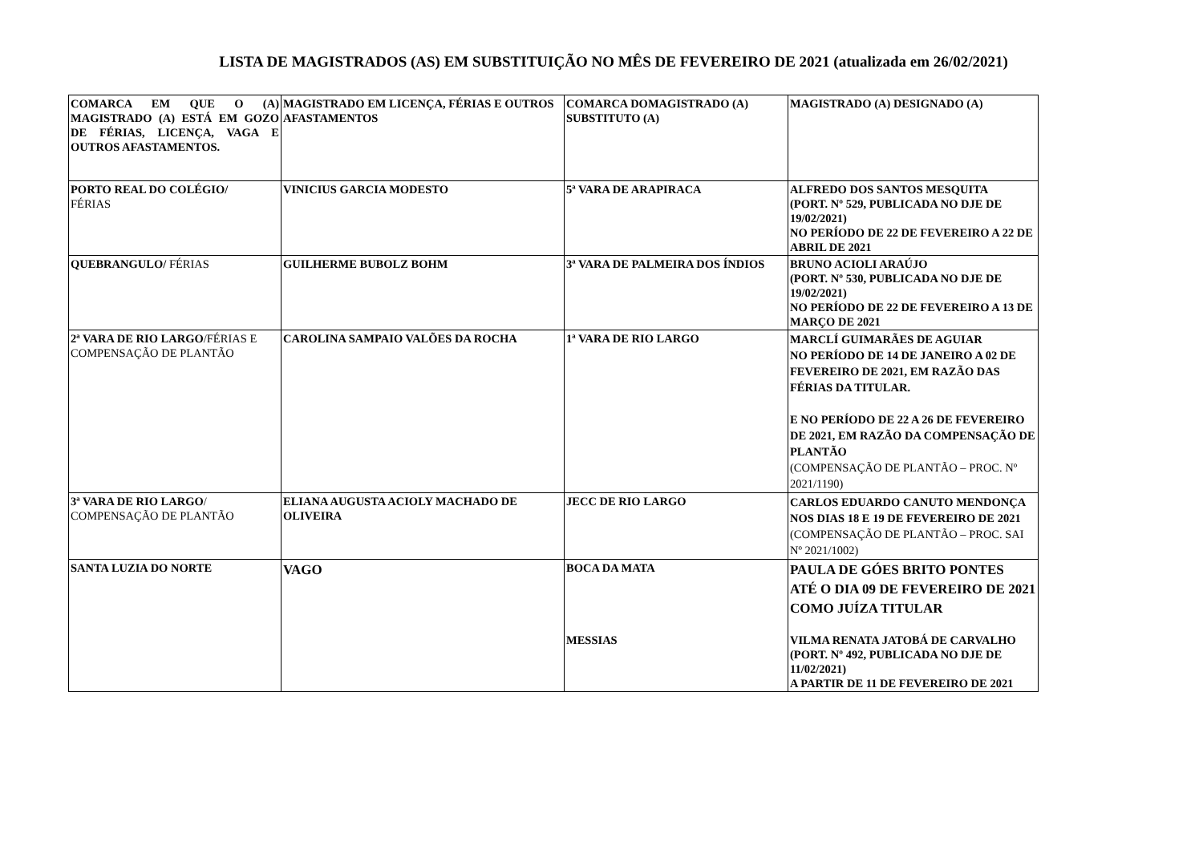LISTA DE MAGISTRADOS (AS) EM SUBSTITUIÇÃO NO MÊS DE FEVEREIRO DE 2021 (atualizada em 26/02/2021)
| COMARCA EM QUE O (A) MAGISTRADO (A) ESTÁ EM GOZO DE FÉRIAS, LICENÇA, VAGA E OUTROS AFASTAMENTOS. | MAGISTRADO EM LICENÇA, FÉRIAS E OUTROS AFASTAMENTOS | COMARCA DOMAGISTRADO (A) SUBSTITUTO (A) | MAGISTRADO (A) DESIGNADO (A) |
| PORTO REAL DO COLÉGIO/ FÉRIAS | VINICIUS GARCIA MODESTO | 5ª VARA DE ARAPIRACA | ALFREDO DOS SANTOS MESQUITA (PORT. Nº 529, PUBLICADA NO DJE DE 19/02/2021) NO PERÍODO DE 22 DE FEVEREIRO A 22 DE ABRIL DE 2021 |
| QUEBRANGULO/ FÉRIAS | GUILHERME BUBOLZ BOHM | 3ª VARA DE PALMEIRA DOS ÍNDIOS | BRUNO ACIOLI ARAÚJO (PORT. Nº 530, PUBLICADA NO DJE DE 19/02/2021) NO PERÍODO DE 22 DE FEVEREIRO A 13 DE MARÇO DE 2021 |
| 2ª VARA DE RIO LARGO /FÉRIAS E COMPENSAÇÃO DE PLANTÃO | CAROLINA SAMPAIO VALÕES DA ROCHA | 1ª VARA DE RIO LARGO | MARCLÍ GUIMARÃES DE AGUIAR NO PERÍODO DE 14 DE JANEIRO A 02 DE FEVEREIRO DE 2021, EM RAZÃO DAS FÉRIAS DA TITULAR. E NO PERÍODO DE 22 A 26 DE FEVEREIRO DE 2021, EM RAZÃO DA COMPENSAÇÃO DE PLANTÃO (COMPENSAÇÃO DE PLANTÃO – PROC. Nº 2021/1190) |
| 3ª VARA DE RIO LARGO / COMPENSAÇÃO DE PLANTÃO | ELIANA AUGUSTA ACIOLY MACHADO DE OLIVEIRA | JECC DE RIO LARGO | CARLOS EDUARDO CANUTO MENDONÇA NOS DIAS 18 E 19 DE FEVEREIRO DE 2021 (COMPENSAÇÃO DE PLANTÃO – PROC. SAI Nº 2021/1002) |
| SANTA LUZIA DO NORTE | VAGO | BOCA DA MATA MESSIAS | PAULA DE GÓES BRITO PONTES ATÉ O DIA 09 DE FEVEREIRO DE 2021 COMO JUÍZA TITULAR VILMA RENATA JATOBÁ DE CARVALHO (PORT. Nº 492, PUBLICADA NO DJE DE 11/02/2021) A PARTIR DE 11 DE FEVEREIRO DE 2021 |